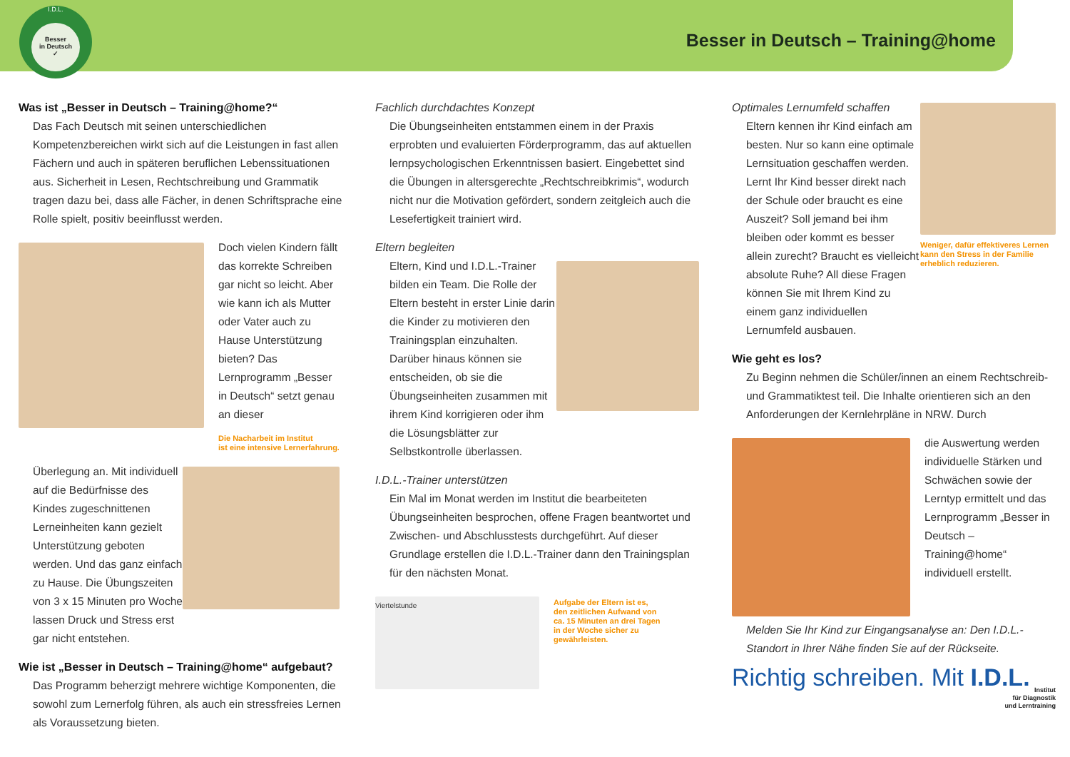I.D.L.
Besser
in Deutsch
✓
Besser in Deutsch – Training@home
Was ist „Besser in Deutsch – Training@home?“
Das Fach Deutsch mit seinen unterschiedlichen Kompetenzbereichen wirkt sich auf die Leistungen in fast allen Fächern und auch in späteren beruflichen Lebenssituationen aus. Sicherheit in Lesen, Rechtschreibung und Grammatik tragen dazu bei, dass alle Fächer, in denen Schriftsprache eine Rolle spielt, positiv beeinflusst werden.
Doch vielen Kindern fällt das korrekte Schreiben gar nicht so leicht. Aber wie kann ich als Mutter oder Vater auch zu Hause Unterstützung bieten? Das Lernprogramm „Besser in Deutsch“ setzt genau an dieser
Die Nacharbeit im Institut
ist eine intensive Lernerfahrung.
Überlegung an. Mit individuell auf die Bedürfnisse des Kindes zugeschnittenen Lerneinheiten kann gezielt Unterstützung geboten werden. Und das ganz einfach zu Hause. Die Übungszeiten von 3 x 15 Minuten pro Woche lassen Druck und Stress erst gar nicht entstehen.
Wie ist „Besser in Deutsch – Training@home“ aufgebaut?
Das Programm beherzigt mehrere wichtige Komponenten, die sowohl zum Lernerfolg führen, als auch ein stressfreies Lernen als Voraussetzung bieten.
Fachlich durchdachtes Konzept
Die Übungseinheiten entstammen einem in der Praxis erprobten und evaluierten Förderprogramm, das auf aktuellen lernpsychologischen Erkenntnissen basiert. Eingebettet sind die Übungen in altersgerechte „Rechtschreibkrimis“, wodurch nicht nur die Motivation gefördert, sondern zeitgleich auch die Lesefertigkeit trainiert wird.
Eltern begleiten
Eltern, Kind und I.D.L.-Trainer bilden ein Team. Die Rolle der Eltern besteht in erster Linie darin die Kinder zu motivieren den Trainingsplan einzuhalten. Darüber hinaus können sie entscheiden, ob sie die Übungseinheiten zusammen mit ihrem Kind korrigieren oder ihm die Lösungsblätter zur Selbstkontrolle überlassen.
I.D.L.-Trainer unterstützen
Ein Mal im Monat werden im Institut die bearbeiteten Übungseinheiten besprochen, offene Fragen beantwortet und Zwischen- und Abschlusstests durchgeführt. Auf dieser Grundlage erstellen die I.D.L.-Trainer dann den Trainingsplan für den nächsten Monat.
Viertelstunde
Aufgabe der Eltern ist es,
den zeitlichen Aufwand von
ca. 15 Minuten an drei Tagen
in der Woche sicher zu
gewährleisten.
Optimales Lernumfeld schaffen
Eltern kennen ihr Kind einfach am besten. Nur so kann eine optimale Lernsituation geschaffen werden. Lernt Ihr Kind besser direkt nach der Schule oder braucht es eine Auszeit? Soll jemand bei ihm bleiben oder kommt es besser allein zurecht? Braucht es vielleicht absolute Ruhe? All diese Fragen können Sie mit Ihrem Kind zu einem ganz individuellen Lernumfeld ausbauen.
Weniger, dafür effektiveres Lernen kann den Stress in der Familie erheblich reduzieren.
Wie geht es los?
Zu Beginn nehmen die Schüler/innen an einem Rechtschreib- und Grammatiktest teil. Die Inhalte orientieren sich an den Anforderungen der Kernlehrpläne in NRW. Durch
die Auswertung werden individuelle Stärken und Schwächen sowie der Lerntyp ermittelt und das Lernprogramm „Besser in Deutsch – Training@home“ individuell erstellt.
Melden Sie Ihr Kind zur Eingangsanalyse an: Den I.D.L.-Standort in Ihrer Nähe finden Sie auf der Rückseite.
Richtig schreiben. Mit I.D.L.
Institut
für Diagnostik
und Lerntraining